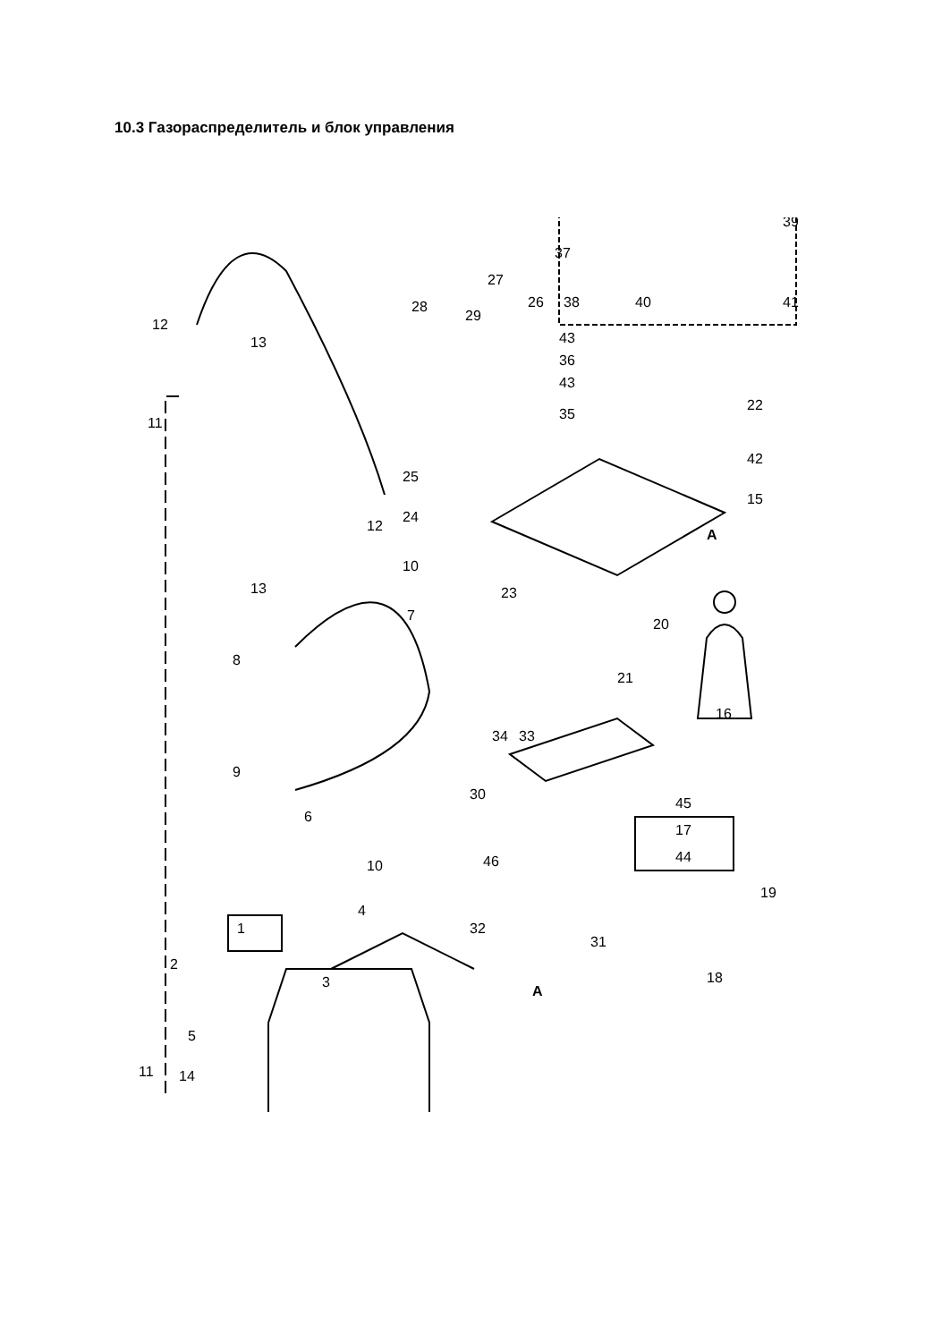10.3 Газораспределитель и блок управления
37
39
38
40
41
43
36
43
35
22
42
15
A
28
29
27
26
12
13
11
25
24
12
13
10
23
20
7
8
21
16
34
33
9
6
30
45
17
44
46
10
19
4
1
32
31
18
2
3
A
5
11
14